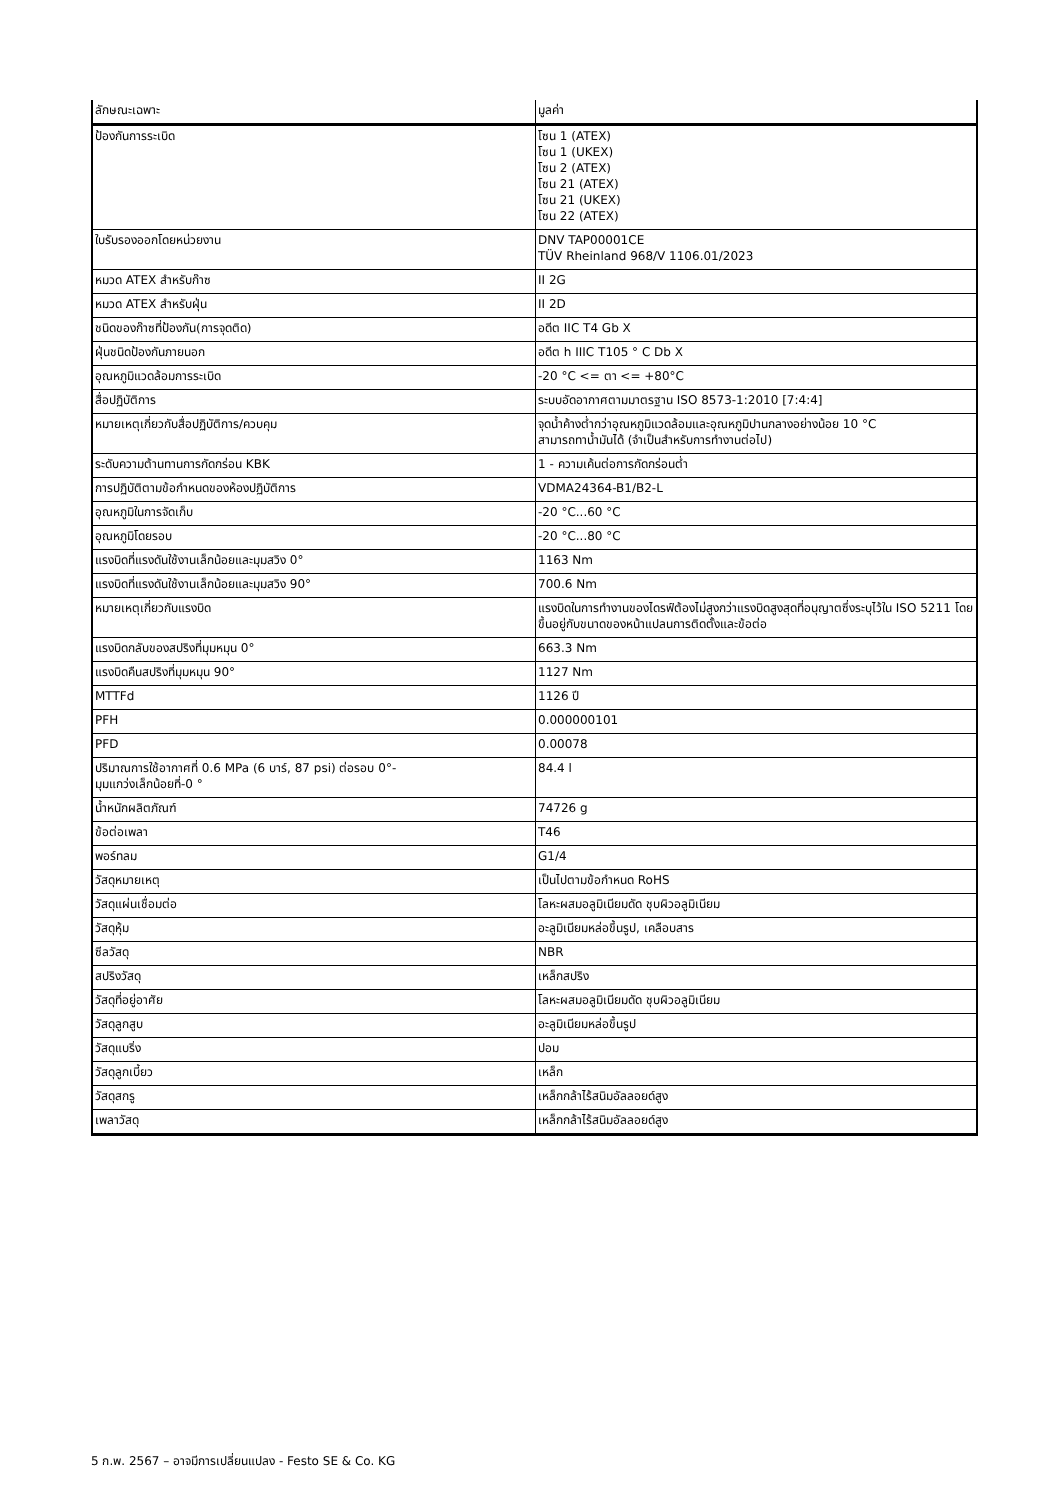| ลักษณะเฉพาะ | มูลค่า |
| ป้องกันการระเบิด | โซน 1 (ATEX) โซน 1 (UKEX) โซน 2 (ATEX) โซน 21 (ATEX) โซน 21 (UKEX) โซน 22 (ATEX) |
| ใบรับรองออกโดยหน่วยงาน | DNV TAP00001CE TÜV Rheinland 968/V 1106.01/2023 |
| หมวด ATEX สำหรับก๊าซ | II 2G |
| หมวด ATEX สำหรับฝุ่น | II 2D |
| ชนิดของก๊าซที่ป้องกัน(การจุดติด) | อดีต IIC T4 Gb X |
| ฝุ่นชนิดป้องกันภายนอก | อดีต h IIIC T105 ° C Db X |
| อุณหภูมิแวดล้อมการระเบิด | -20 °C <= ตา <= +80°C |
| สื่อปฏิบัติการ | ระบบอัดอากาศตามมาตรฐาน ISO 8573-1:2010 [7:4:4] |
| หมายเหตุเกี่ยวกับสื่อปฏิบัติการ/ควบคุม | จุดน้ำค้างต่ำกว่าอุณหภูมิแวดล้อมและอุณหภูมิปานกลางอย่างน้อย 10 °C สามารถทาน้ำมันได้ (จำเป็นสำหรับการทำงานต่อไป) |
| ระดับความต้านทานการกัดกร่อน KBK | 1 - ความเค้นต่อการกัดกร่อนต่ำ |
| การปฏิบัติตามข้อกำหนดของห้องปฏิบัติการ | VDMA24364-B1/B2-L |
| อุณหภูมิในการจัดเก็บ | -20 °C...60 °C |
| อุณหภูมิโดยรอบ | -20 °C...80 °C |
| แรงบิดที่แรงดันใช้งานเล็กน้อยและมุมสวิง 0° | 1163 Nm |
| แรงบิดที่แรงดันใช้งานเล็กน้อยและมุมสวิง 90° | 700.6 Nm |
| หมายเหตุเกี่ยวกับแรงบิด | แรงบิดในการทำงานของไดรฟ์ต้องไม่สูงกว่าแรงบิดสูงสุดที่อนุญาตซึ่งระบุไว้ใน ISO 5211 โดยขึ้นอยู่กับขนาดของหน้าแปลนการติดตั้งและข้อต่อ |
| แรงบิดกลับของสปริงที่มุมหมุน 0° | 663.3 Nm |
| แรงบิดคืนสปริงที่มุมหมุน 90° | 1127 Nm |
| MTTFd | 1126 ปี |
| PFH | 0.000000101 |
| PFD | 0.00078 |
| ปริมาณการใช้อากาศที่ 0.6 MPa (6 บาร์, 87 psi) ต่อรอบ 0°- มุมแกว่งเล็กน้อยที่-0 ° | 84.4 l |
| น้ำหนักผลิตภัณฑ์ | 74726 g |
| ข้อต่อเพลา | T46 |
| พอร์ทลม | G1/4 |
| วัสดุหมายเหตุ | เป็นไปตามข้อกำหนด RoHS |
| วัสดุแผ่นเชื่อมต่อ | โลหะผสมอลูมิเนียมดัด ชุบผิวอลูมิเนียม |
| วัสดุหุ้ม | อะลูมิเนียมหล่อขึ้นรูป, เคลือบสาร |
| ซีลวัสดุ | NBR |
| สปริงวัสดุ | เหล็กสปริง |
| วัสดุที่อยู่อาศัย | โลหะผสมอลูมิเนียมดัด ชุบผิวอลูมิเนียม |
| วัสดุลูกสูบ | อะลูมิเนียมหล่อขึ้นรูป |
| วัสดุแบริ่ง | ปอม |
| วัสดุลูกเบี้ยว | เหล็ก |
| วัสดุสกรู | เหล็กกล้าไร้สนิมอัลลอยด์สูง |
| เพลาวัสดุ | เหล็กกล้าไร้สนิมอัลลอยด์สูง |
5 ก.พ. 2567 – อาจมีการเปลี่ยนแปลง - Festo SE & Co. KG